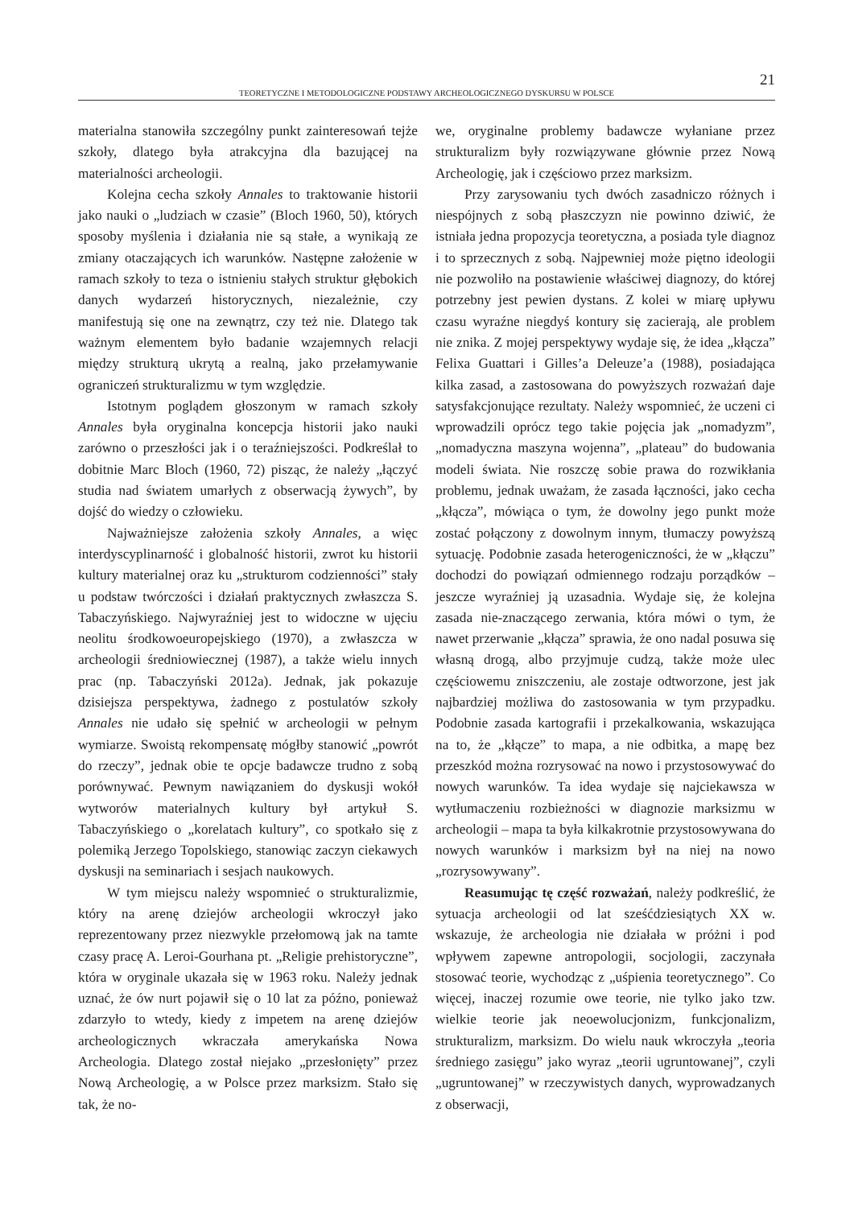21
TEORETYCZNE I METODOLOGICZNE PODSTAWY ARCHEOLOGICZNEGO DYSKURSU W POLSCE
materialna stanowiła szczególny punkt zainteresowań tejże szkoły, dlatego była atrakcyjna dla bazującej na materialności archeologii.
Kolejna cecha szkoły Annales to traktowanie historii jako nauki o „ludziach w czasie” (Bloch 1960, 50), których sposoby myślenia i działania nie są stałe, a wynikają ze zmiany otaczających ich warunków. Następne założenie w ramach szkoły to teza o istnieniu stałych struktur głębokich danych wydarzeń historycznych, niezależnie, czy manifestują się one na zewnątrz, czy też nie. Dlatego tak ważnym elementem było badanie wzajemnych relacji między strukturą ukrytą a realną, jako przełamywanie ograniczeń strukturalizmu w tym względzie.
Istotnym poglądem głoszonym w ramach szkoły Annales była oryginalna koncepcja historii jako nauki zarówno o przeszłości jak i o teraźniejszości. Podkreślał to dobitnie Marc Bloch (1960, 72) pisząc, że należy „łączyć studia nad światem umarłych z obserwacją żywych”, by dojść do wiedzy o człowieku.
Najważniejsze założenia szkoły Annales, a więc interdyscyplinarność i globalność historii, zwrot ku historii kultury materialnej oraz ku „strukturom codzienności” stały u podstaw twórczości i działań praktycznych zwłaszcza S. Tabaczyńskiego. Najwyraźniej jest to widoczne w ujęciu neolitu środkowoeuropejskiego (1970), a zwłaszcza w archeologii średniowiecznej (1987), a także wielu innych prac (np. Tabaczyński 2012a). Jednak, jak pokazuje dzisiejsza perspektywa, żadnego z postulatów szkoły Annales nie udało się spełnić w archeologii w pełnym wymiarze. Swoistą rekompensatę mógłby stanowić „powrót do rzeczy”, jednak obie te opcje badawcze trudno z sobą porównywać. Pewnym nawiązaniem do dyskusji wokół wytworów materialnych kultury był artykuł S. Tabaczyńskiego o „korelatach kultury”, co spotkało się z polemiką Jerzego Topolskiego, stanowiąc zaczyn ciekawych dyskusji na seminariach i sesjach naukowych.
W tym miejscu należy wspomnieć o strukturalizmie, który na arenę dziejów archeologii wkroczył jako reprezentowany przez niezwykle przełomową jak na tamte czasy pracę A. Leroi-Gourhana pt. „Religie prehistoryczne”, która w oryginale ukazała się w 1963 roku. Należy jednak uznać, że ów nurt pojawił się o 10 lat za późno, ponieważ zdarzyło to wtedy, kiedy z impetem na arenę dziejów archeologicznych wkraczała amerykańska Nowa Archeologia. Dlatego został niejako „przesłonięty” przez Nową Archeologię, a w Polsce przez marksizm. Stało się tak, że no-
we, oryginalne problemy badawcze wyłaniane przez strukturalizm były rozwiązywane głównie przez Nową Archeologię, jak i częściowo przez marksizm.
Przy zarysowaniu tych dwóch zasadniczo różnych i niespójnych z sobą płaszczyzn nie powinno dziwić, że istniała jedna propozycja teoretyczna, a posiada tyle diagnoz i to sprzecznych z sobą. Najpewniej może piętno ideologii nie pozwoliło na postawienie właściwej diagnozy, do której potrzebny jest pewien dystans. Z kolei w miarę upływu czasu wyraźne niegdyś kontury się zacierają, ale problem nie znika. Z mojej perspektywy wydaje się, że idea „kłącza” Felixa Guattari i Gilles’a Deleuze’a (1988), posiadająca kilka zasad, a zastosowana do powyższych rozważań daje satysfakcjonujące rezultaty. Należy wspomnieć, że uczeni ci wprowadzili oprócz tego takie pojęcia jak „nomadyzm”, „nomadyczna maszyna wojenna”, „plateau” do budowania modeli świata. Nie roszczę sobie prawa do rozwikłania problemu, jednak uważam, że zasada łączności, jako cecha „kłącza”, mówiąca o tym, że dowolny jego punkt może zostać połączony z dowolnym innym, tłumaczy powyższą sytuację. Podobnie zasada heterogeniczności, że w „kłączu” dochodzi do powiązań odmiennego rodzaju porządków – jeszcze wyraźniej ją uzasadnia. Wydaje się, że kolejna zasada nie-znaczącego zerwania, która mówi o tym, że nawet przerwanie „kłącza” sprawia, że ono nadal posuwa się własną drogą, albo przyjmuje cudzą, także może ulec częściowemu zniszczeniu, ale zostaje odtworzone, jest jak najbardziej możliwa do zastosowania w tym przypadku. Podobnie zasada kartografii i przekalkowania, wskazująca na to, że „kłącze” to mapa, a nie odbitka, a mapę bez przeszkód można rozrysować na nowo i przystosowywać do nowych warunków. Ta idea wydaje się najciekawsza w wytłumaczeniu rozbieżności w diagnozie marksizmu w archeologii – mapa ta była kilkakrotnie przystosowywana do nowych warunków i marksizm był na niej na nowo „rozrysowywany”.
Reasumując tę część rozważań, należy podkreślić, że sytuacja archeologii od lat sześćdziesiątych XX w. wskazuje, że archeologia nie działała w próżni i pod wpływem zapewne antropologii, socjologii, zaczynała stosować teorie, wychodząc z „uśpienia teoretycznego”. Co więcej, inaczej rozumie owe teorie, nie tylko jako tzw. wielkie teorie jak neoewolucjonizm, funkcjonalizm, strukturalizm, marksizm. Do wielu nauk wkroczyła „teoria średniego zasięgu” jako wyraz „teorii ugruntowanej”, czyli „ugruntowanej” w rzeczywistych danych, wyprowadzanych z obserwacji,